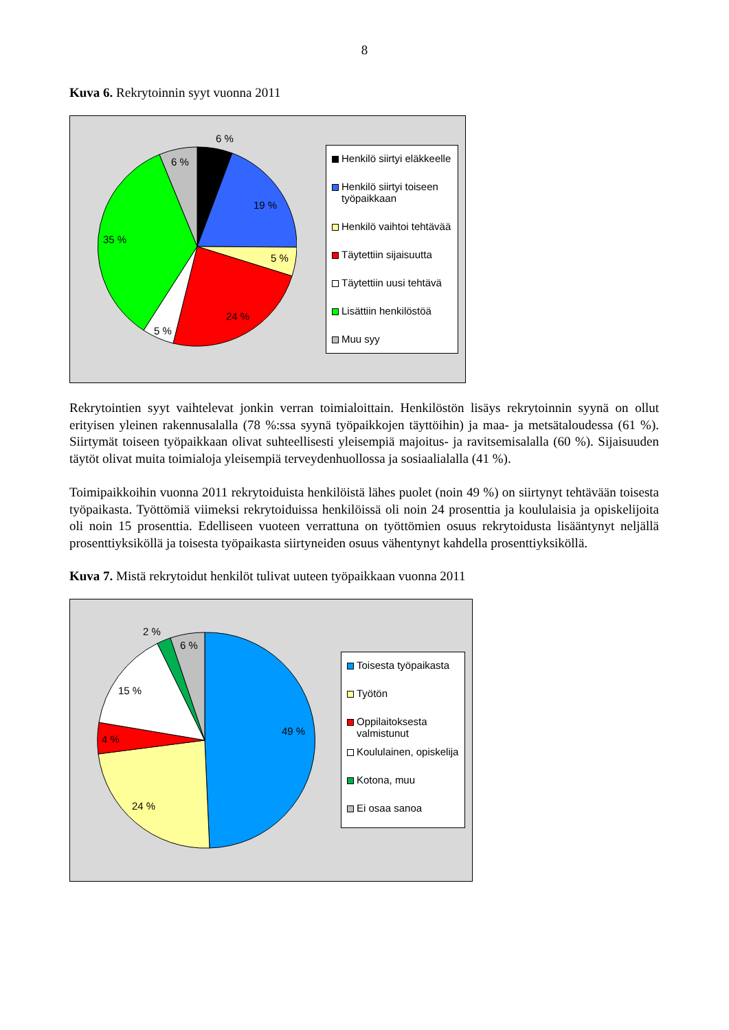8
Kuva 6. Rekrytoinnin syyt vuonna 2011
6 %
6 %
19 %
5 %
24 %
5 %
35 %
Henkilö siirtyi eläkkeelle
Henkilö siirtyi toiseen työpaikkaan
Henkilö vaihtoi tehtävää
Täytettiin sijaisuutta
Täytettiin uusi tehtävä
Lisättiin henkilöstöä
Muu syy
Rekrytointien syyt vaihtelevat jonkin verran toimialoittain. Henkilöstön lisäys rekrytoinnin syynä on ollut erityisen yleinen rakennusalalla (78 %:ssa syynä työpaikkojen täyttöihin) ja maa- ja metsätaloudessa (61 %). Siirtymät toiseen työpaikkaan olivat suhteellisesti yleisempiä majoitus- ja ravitsemisalalla (60 %). Sijaisuuden täytöt olivat muita toimialoja yleisempiä terveydenhuollossa ja sosiaalialalla (41 %).
Toimipaikkoihin vuonna 2011 rekrytoiduista henkilöistä lähes puolet (noin 49 %) on siirtynyt tehtävään toisesta työpaikasta. Työttömiä viimeksi rekrytoiduissa henkilöissä oli noin 24 prosenttia ja koululaisia ja opiskelijoita oli noin 15 prosenttia. Edelliseen vuoteen verrattuna on työttömien osuus rekrytoidusta lisääntynyt neljällä prosenttiyksiköllä ja toisesta työpaikasta siirtyneiden osuus vähentynyt kahdella prosenttiyksiköllä.
Kuva 7. Mistä rekrytoidut henkilöt tulivat uuteen työpaikkaan vuonna 2011
2 %
6 %
49 %
24 %
4 %
15 %
Toisesta työpaikasta
Työtön
Oppilaitoksesta valmistunut
Koululainen, opiskelija
Kotona, muu
Ei osaa sanoa